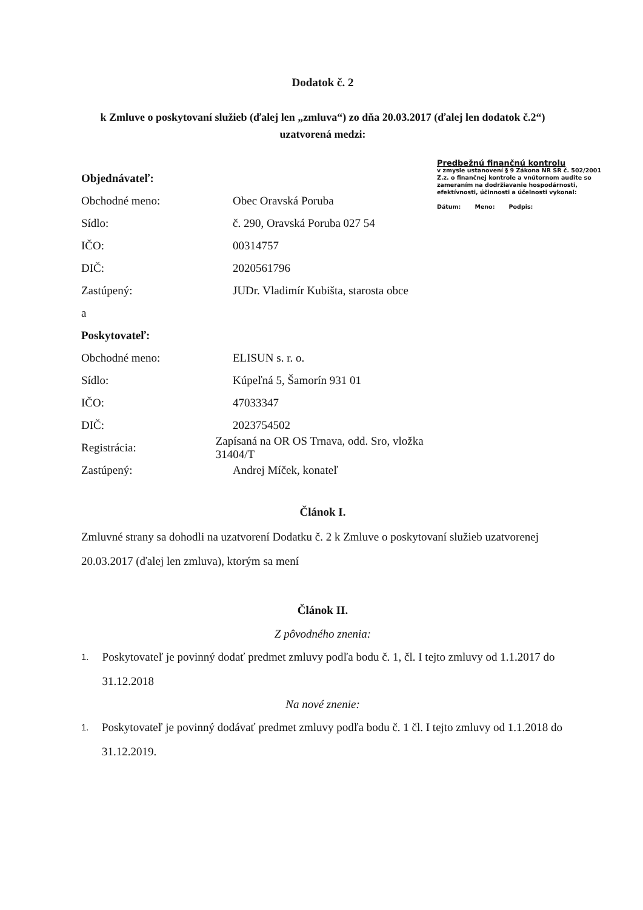Dodatok č. 2
k Zmluve o poskytovaní služieb (ďalej len „zmluva“) zo dňa 20.03.2017 (ďalej len dodatok č.2“)
uzatvorená medzi:
Objednávateľ:
Obchodné meno: Obec Oravská Poruba
Sídlo: č. 290, Oravská Poruba 027 54
IČO: 00314757
DIČ: 2020561796
Zastúpený:
JUDr. Vladimír Kubišta, starosta obce
a
Poskytovateľ:
Obchodné meno: ELISUN s. r. o.
Sídlo: Kúpeľná 5, Šamorín 931 01
IČO: 47033347
DIČ: 2023754502
Registrácia:
Zapísaná na OR OS Trnava, odd. Sro, vložka 31404/T
Zastúpený: Andrej Míček, konateľ
Predbežnú finančnú kontrolu
v zmysle ustanovení § 9 Zákona NR SR č. 502/2001 Z.z. o finančnej kontrole a vnútornom audite so zameraním na dodržiavanie hospodárnosti, efektívnosti, účinnosti a účelnosti vykonal:
Dátum: Meno: Podpis:
Článok I.
Zmluvné strany sa dohodli na uzatvorení Dodatku č. 2 k Zmluve o poskytovaní služieb uzatvorenej 20.03.2017 (ďalej len zmluva), ktorým sa mení
Článok II.
Z pôvodného znenia:
1.
Poskytovateľ je povinný dodať predmet zmluvy podľa bodu č. 1, čl. I tejto zmluvy od 1.1.2017 do 31.12.2018
Na nové znenie:
1.
Poskytovateľ je povinný dodávať predmet zmluvy podľa bodu č. 1 čl. I tejto zmluvy od 1.1.2018 do 31.12.2019.